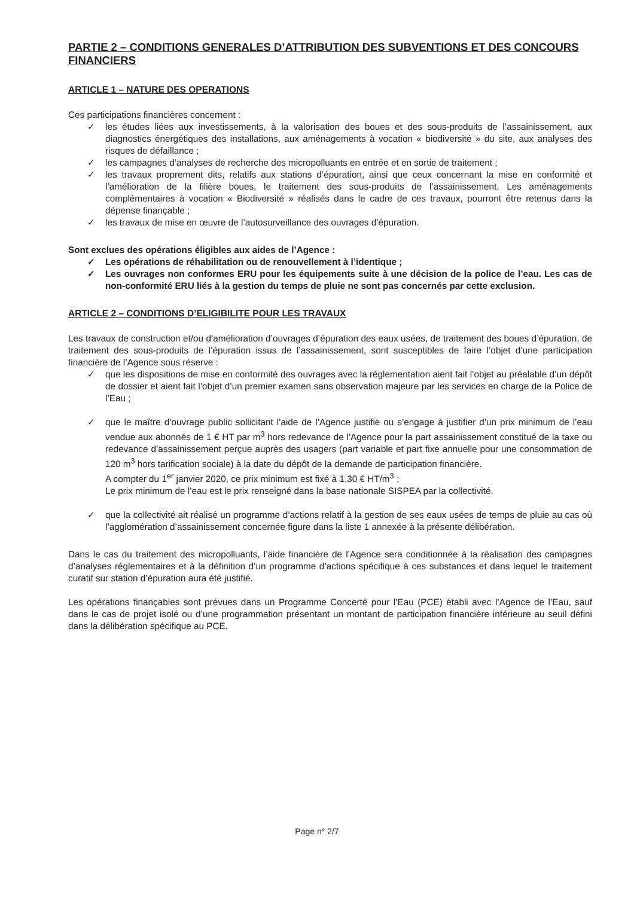PARTIE 2 – CONDITIONS GENERALES D’ATTRIBUTION DES SUBVENTIONS ET DES CONCOURS FINANCIERS
ARTICLE 1 – NATURE DES OPERATIONS
Ces participations financières concernent :
✓ les études liées aux investissements, à la valorisation des boues et des sous-produits de l’assainissement, aux diagnostics énergétiques des installations, aux aménagements à vocation « biodiversité » du site, aux analyses des risques de défaillance ;
✓ les campagnes d’analyses de recherche des micropolluants en entrée et en sortie de traitement ;
✓ les travaux proprement dits, relatifs aux stations d’épuration, ainsi que ceux concernant la mise en conformité et l’amélioration de la filière boues, le traitement des sous-produits de l’assainissement. Les aménagements complémentaires à vocation « Biodiversité » réalisés dans le cadre de ces travaux, pourront être retenus dans la dépense finançable ;
✓ les travaux de mise en œuvre de l’autosurveillance des ouvrages d’épuration.
Sont exclues des opérations éligibles aux aides de l’Agence :
✓ Les opérations de réhabilitation ou de renouvellement à l’identique ;
✓ Les ouvrages non conformes ERU pour les équipements suite à une décision de la police de l’eau. Les cas de non-conformité ERU liés à la gestion du temps de pluie ne sont pas concernés par cette exclusion.
ARTICLE 2 – CONDITIONS D’ELIGIBILITE POUR LES TRAVAUX
Les travaux de construction et/ou d’amélioration d’ouvrages d’épuration des eaux usées, de traitement des boues d’épuration, de traitement des sous-produits de l’épuration issus de l’assainissement, sont susceptibles de faire l’objet d’une participation financière de l’Agence sous réserve :
✓ que les dispositions de mise en conformité des ouvrages avec la réglementation aient fait l’objet au préalable d’un dépôt de dossier et aient fait l’objet d’un premier examen sans observation majeure par les services en charge de la Police de l’Eau ;
✓ que le maître d’ouvrage public sollicitant l’aide de l’Agence justifie ou s’engage à justifier d’un prix minimum de l’eau vendue aux abonnés de 1 € HT par m<sup>3</sup> hors redevance de l’Agence pour la part assainissement constitué de la taxe ou redevance d’assainissement perçue auprès des usagers (part variable et part fixe annuelle pour une consommation de 120 m<sup>3</sup> hors tarification sociale) à la date du dépôt de la demande de participation financière.
A compter du 1<sup>er</sup> janvier 2020, ce prix minimum est fixé à 1,30 € HT/m<sup>3</sup> ;
Le prix minimum de l’eau est le prix renseigné dans la base nationale SISPEA par la collectivité.
✓ que la collectivité ait réalisé un programme d’actions relatif à la gestion de ses eaux usées de temps de pluie au cas où l’agglomération d’assainissement concernée figure dans la liste 1 annexée à la présente délibération.
Dans le cas du traitement des micropolluants, l’aide financière de l’Agence sera conditionnée à la réalisation des campagnes d’analyses réglementaires et à la définition d’un programme d’actions spécifique à ces substances et dans lequel le traitement curatif sur station d’épuration aura été justifié.
Les opérations finançables sont prévues dans un Programme Concerté pour l’Eau (PCE) établi avec l’Agence de l’Eau, sauf dans le cas de projet isolé ou d’une programmation présentant un montant de participation financière inférieure au seuil défini dans la délibération spécifique au PCE.
Page n° 2/7